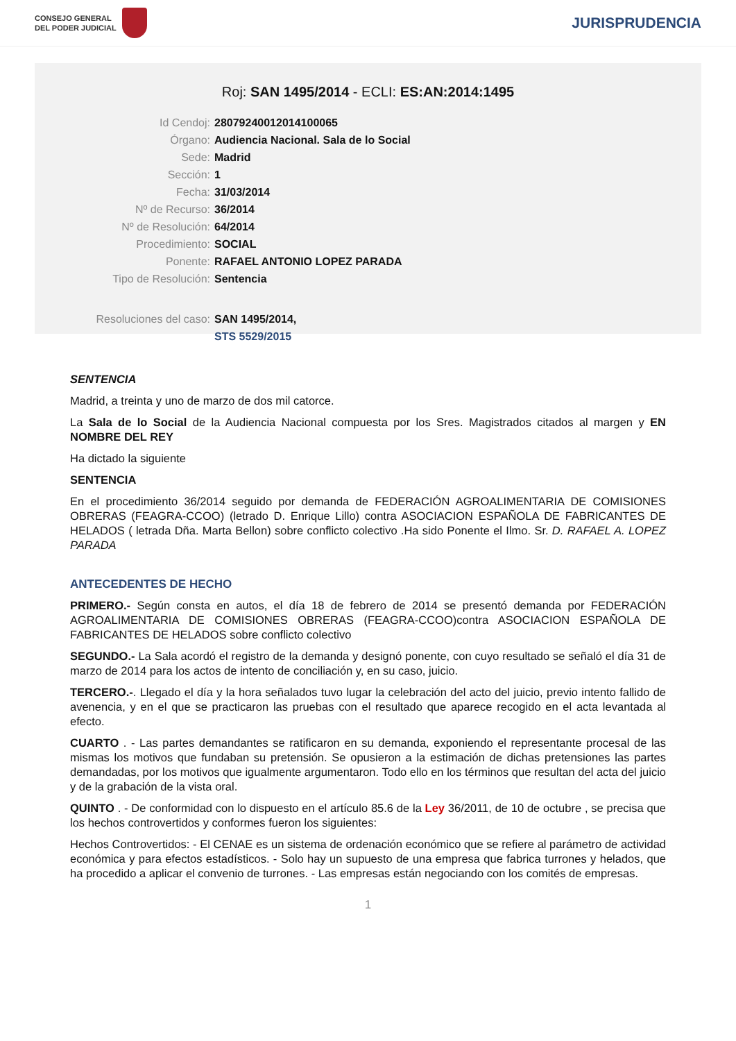CONSEJO GENERAL
DEL PODER JUDICIAL
JURISPRUDENCIA
Roj: SAN 1495/2014 - ECLI: ES:AN:2014:1495
| Id Cendoj: | 28079240012014100065 |
| Órgano: | Audiencia Nacional. Sala de lo Social |
| Sede: | Madrid |
| Sección: | 1 |
| Fecha: | 31/03/2014 |
| Nº de Recurso: | 36/2014 |
| Nº de Resolución: | 64/2014 |
| Procedimiento: | SOCIAL |
| Ponente: | RAFAEL ANTONIO LOPEZ PARADA |
| Tipo de Resolución: | Sentencia |
| Resoluciones del caso: | SAN 1495/2014, |
| | STS 5529/2015 |
SENTENCIA
Madrid, a treinta y uno de marzo de dos mil catorce.
La Sala de lo Social de la Audiencia Nacional compuesta por los Sres. Magistrados citados al margen y EN NOMBRE DEL REY
Ha dictado la siguiente
SENTENCIA
En el procedimiento 36/2014 seguido por demanda de FEDERACIÓN AGROALIMENTARIA DE COMISIONES OBRERAS (FEAGRA-CCOO) (letrado D. Enrique Lillo) contra ASOCIACION ESPAÑOLA DE FABRICANTES DE HELADOS ( letrada Dña. Marta Bellon) sobre conflicto colectivo .Ha sido Ponente el Ilmo. Sr. D. RAFAEL A. LOPEZ PARADA
ANTECEDENTES DE HECHO
PRIMERO.- Según consta en autos, el día 18 de febrero de 2014 se presentó demanda por FEDERACIÓN AGROALIMENTARIA DE COMISIONES OBRERAS (FEAGRA-CCOO)contra ASOCIACION ESPAÑOLA DE FABRICANTES DE HELADOS sobre conflicto colectivo
SEGUNDO.- La Sala acordó el registro de la demanda y designó ponente, con cuyo resultado se señaló el día 31 de marzo de 2014 para los actos de intento de conciliación y, en su caso, juicio.
TERCERO.-. Llegado el día y la hora señalados tuvo lugar la celebración del acto del juicio, previo intento fallido de avenencia, y en el que se practicaron las pruebas con el resultado que aparece recogido en el acta levantada al efecto.
CUARTO . - Las partes demandantes se ratificaron en su demanda, exponiendo el representante procesal de las mismas los motivos que fundaban su pretensión. Se opusieron a la estimación de dichas pretensiones las partes demandadas, por los motivos que igualmente argumentaron. Todo ello en los términos que resultan del acta del juicio y de la grabación de la vista oral.
QUINTO . - De conformidad con lo dispuesto en el artículo 85.6 de la Ley 36/2011, de 10 de octubre , se precisa que los hechos controvertidos y conformes fueron los siguientes:
Hechos Controvertidos: - El CENAE es un sistema de ordenación económico que se refiere al parámetro de actividad económica y para efectos estadísticos. - Solo hay un supuesto de una empresa que fabrica turrones y helados, que ha procedido a aplicar el convenio de turrones. - Las empresas están negociando con los comités de empresas.
1